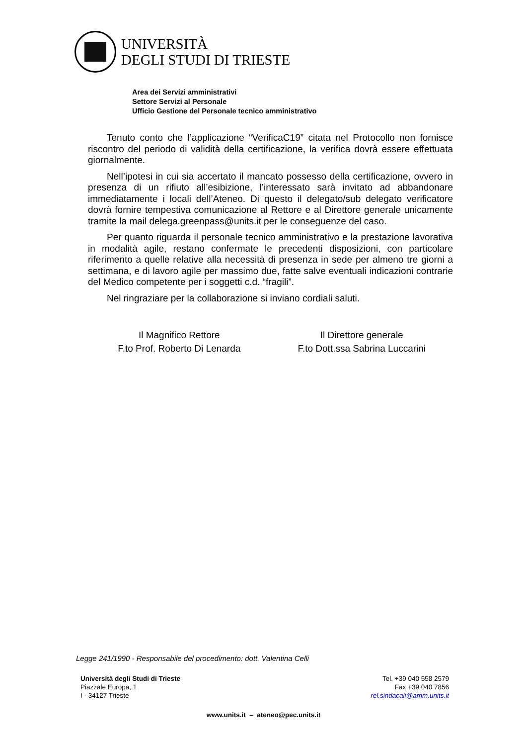UNIVERSITÀ
DEGLI STUDI DI TRIESTE
Area dei Servizi amministrativi
Settore Servizi al Personale
Ufficio Gestione del Personale tecnico amministrativo
Tenuto conto che l’applicazione “VerificaC19” citata nel Protocollo non fornisce riscontro del periodo di validità della certificazione, la verifica dovrà essere effettuata giornalmente.
Nell’ipotesi in cui sia accertato il mancato possesso della certificazione, ovvero in presenza di un rifiuto all’esibizione, l’interessato sarà invitato ad abbandonare immediatamente i locali dell’Ateneo. Di questo il delegato/sub delegato verificatore dovrà fornire tempestiva comunicazione al Rettore e al Direttore generale unicamente tramite la mail delega.greenpass@units.it per le conseguenze del caso.
Per quanto riguarda il personale tecnico amministrativo e la prestazione lavorativa in modalità agile, restano confermate le precedenti disposizioni, con particolare riferimento a quelle relative alla necessità di presenza in sede per almeno tre giorni a settimana, e di lavoro agile per massimo due, fatte salve eventuali indicazioni contrarie del Medico competente per i soggetti c.d. “fragili”.
Nel ringraziare per la collaborazione si inviano cordiali saluti.
Il Magnifico Rettore
F.to Prof. Roberto Di Lenarda
Il Direttore generale
F.to Dott.ssa Sabrina Luccarini
Legge 241/1990 - Responsabile del procedimento: dott. Valentina Celli
Università degli Studi di Trieste
Piazzale Europa, 1
I - 34127 Trieste
Tel. +39 040 558 2579
Fax +39 040 7856
rel.sindacali@amm.units.it
www.units.it – ateneo@pec.units.it